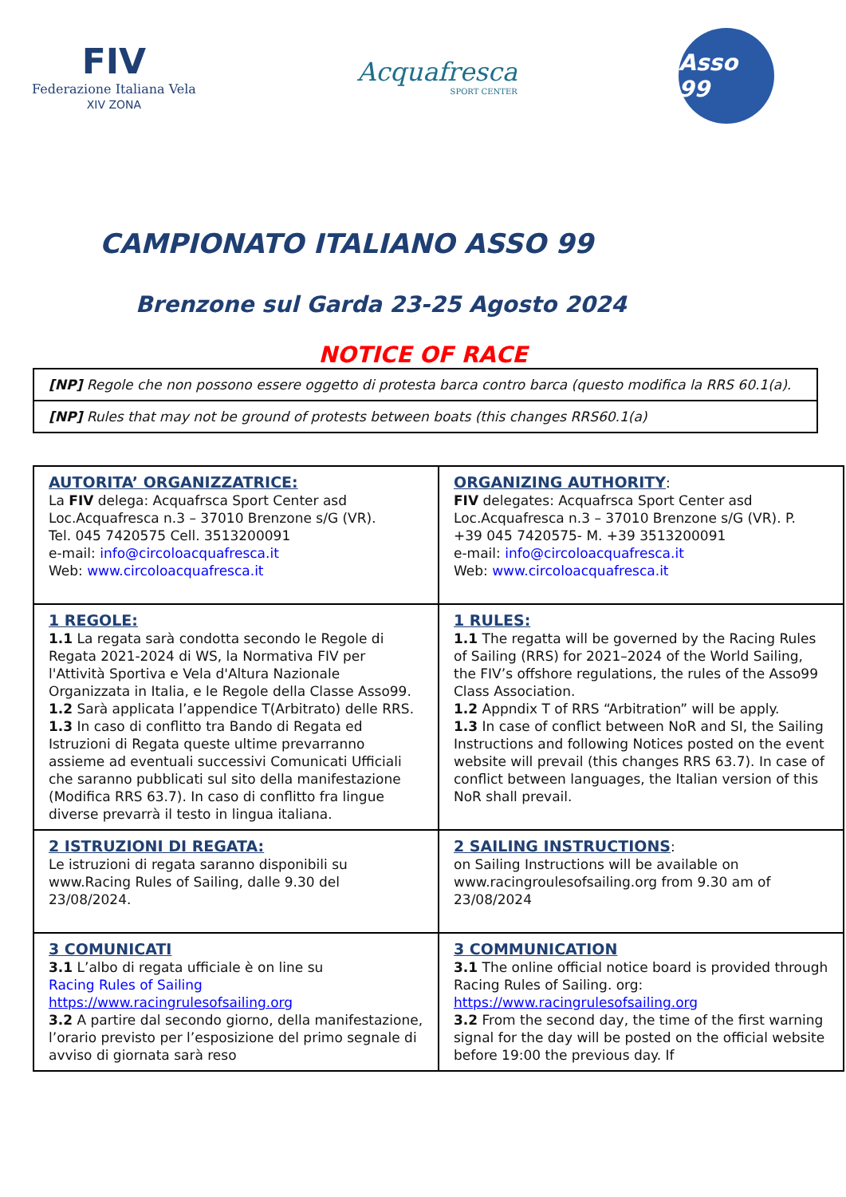FIV
Federazione Italiana Vela
XIV ZONA
Acquafresca
SPORT CENTER
Asso 99
CAMPIONATO ITALIANO ASSO 99
Brenzone sul Garda 23-25 Agosto 2024
NOTICE OF RACE
| [NP] Regole che non possono essere oggetto di protesta barca contro barca (questo modifica la RRS 60.1(a). |
| [NP] Rules that may not be ground of protests between boats (this changes RRS60.1(a) |
| AUTORITA’ ORGANIZZATRICE: La FIV delega: Acquafrsca Sport Center asd Loc.Acquafresca n.3 – 37010 Brenzone s/G (VR). Tel. 045 7420575 Cell. 3513200091 e-mail: info@circoloacquafresca.it Web: www.circoloacquafresca.it | ORGANIZING AUTHORITY : FIV delegates: Acquafrsca Sport Center asd Loc.Acquafresca n.3 – 37010 Brenzone s/G (VR). P. +39 045 7420575- M. +39 3513200091 e-mail: info@circoloacquafresca.it Web: www.circoloacquafresca.it |
| 1 REGOLE: 1.1 La regata sarà condotta secondo le Regole di Regata 2021-2024 di WS, la Normativa FIV per l'Attività Sportiva e Vela d'Altura Nazionale Organizzata in Italia, e le Regole della Classe Asso99. 1.2 Sarà applicata l’appendice T(Arbitrato) delle RRS. 1.3 In caso di conflitto tra Bando di Regata ed Istruzioni di Regata queste ultime prevarranno assieme ad eventuali successivi Comunicati Ufficiali che saranno pubblicati sul sito della manifestazione (Modifica RRS 63.7). In caso di conflitto fra lingue diverse prevarrà il testo in lingua italiana. | 1 RULES: 1.1 The regatta will be governed by the Racing Rules of Sailing (RRS) for 2021–2024 of the World Sailing, the FIV’s offshore regulations, the rules of the Asso99 Class Association. 1.2 Appndix T of RRS “Arbitration” will be apply. 1.3 In case of conflict between NoR and SI, the Sailing Instructions and following Notices posted on the event website will prevail (this changes RRS 63.7). In case of conflict between languages, the Italian version of this NoR shall prevail. |
| 2 ISTRUZIONI DI REGATA: Le istruzioni di regata saranno disponibili su www.Racing Rules of Sailing, dalle 9.30 del 23/08/2024. | 2 SAILING INSTRUCTIONS : on Sailing Instructions will be available on www.racingroulesofsailing.org from 9.30 am of 23/08/2024 |
| 3 COMUNICATI 3.1 L’albo di regata ufficiale è on line su Racing Rules of Sailing https://www.racingrulesofsailing.org 3.2 A partire dal secondo giorno, della manifestazione, l’orario previsto per l’esposizione del primo segnale di avviso di giornata sarà reso | 3 COMMUNICATION 3.1 The online official notice board is provided through Racing Rules of Sailing. org: https://www.racingrulesofsailing.org 3.2 From the second day, the time of the first warning signal for the day will be posted on the official website before 19:00 the previous day. If |